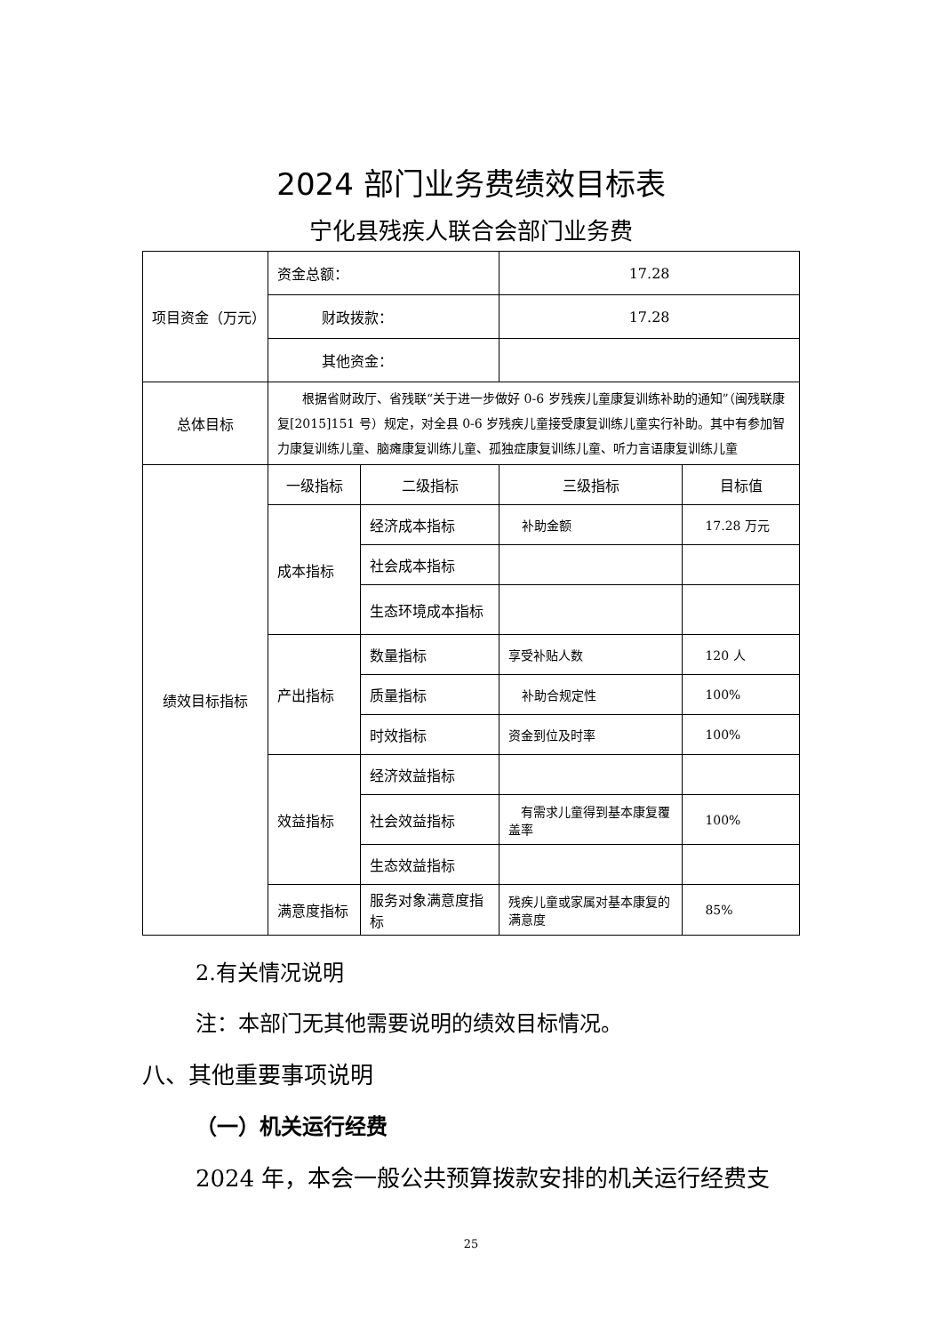2024 部门业务费绩效目标表
宁化县残疾人联合会部门业务费
| 项目资金（万元） | 资金总额： | | 17.28 | |
| | 财政拨款： | | 17.28 | |
| | 其他资金： | | | |
| 总体目标 | 根据省财政厅、省残联“关于进一步做好 0-6 岁残疾儿童康复训练补助的通知”（闽残联康复[2015]151 号）规定，对全县 0-6 岁残疾儿童接受康复训练儿童实行补助。其中有参加智力康复训练儿童、脑瘫康复训练儿童、孤独症康复训练儿童、听力言语康复训练儿童 | | | |
| 绩效目标指标 | 一级指标 | 二级指标 | 三级指标 | 目标值 |
| | 成本指标 | 经济成本指标 | 补助金额 | 17.28 万元 |
| | | 社会成本指标 | | |
| | | 生态环境成本指标 | | |
| | 产出指标 | 数量指标 | 享受补贴人数 | 120 人 |
| | | 质量指标 | 补助合规定性 | 100% |
| | | 时效指标 | 资金到位及时率 | 100% |
| | 效益指标 | 经济效益指标 | | |
| | | 社会效益指标 | 有需求儿童得到基本康复覆盖率 | 100% |
| | | 生态效益指标 | | |
| | 满意度指标 | 服务对象满意度指标 | 残疾儿童或家属对基本康复的满意度 | 85% |
2.有关情况说明
注：本部门无其他需要说明的绩效目标情况。
八、其他重要事项说明
（一）机关运行经费
2024 年，本会一般公共预算拨款安排的机关运行经费支
25